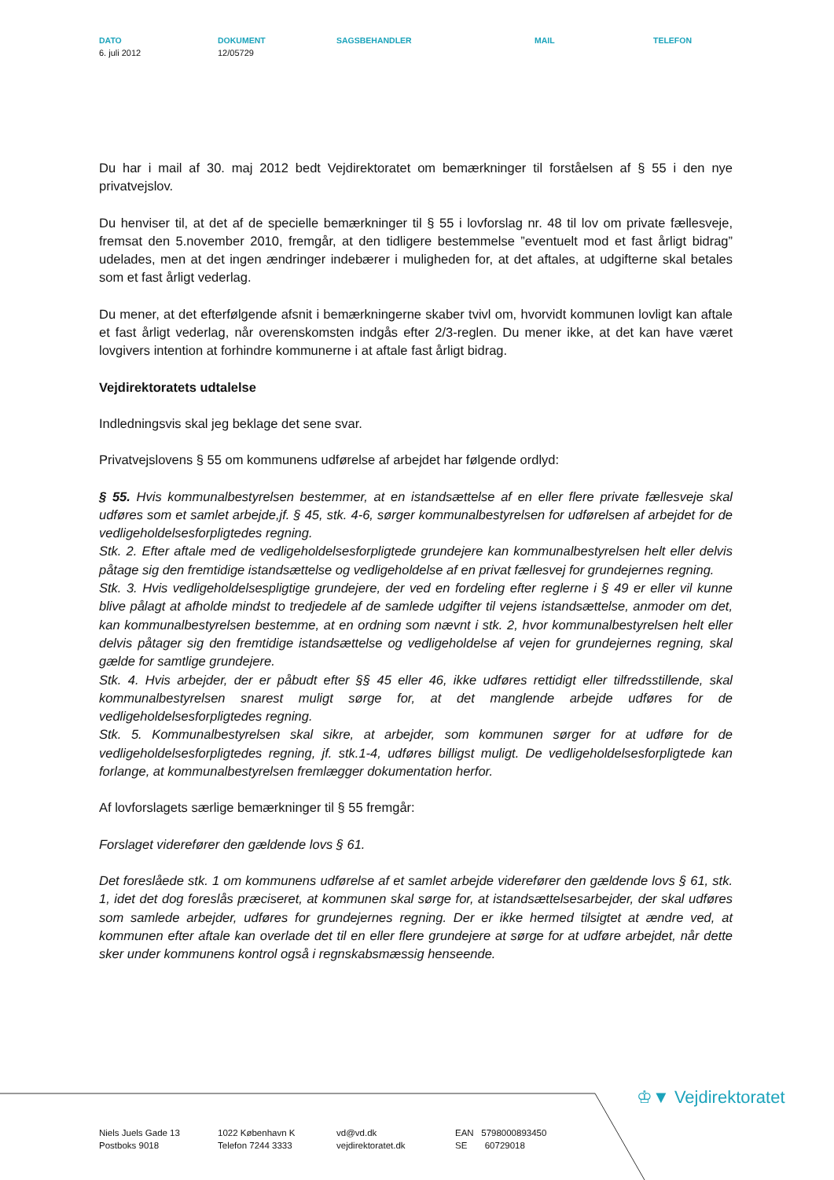DATO
6. juli 2012
DOKUMENT
12/05729
SAGSBEHANDLER MAIL TELEFON
Du har i mail af 30. maj 2012 bedt Vejdirektoratet om bemærkninger til forståelsen af § 55 i den nye privatvejslov.
Du henviser til, at det af de specielle bemærkninger til § 55 i lovforslag nr. 48 til lov om private fællesveje, fremsat den 5.november 2010, fremgår, at den tidligere bestemmelse ”eventuelt mod et fast årligt bidrag” udelades, men at det ingen ændringer indebærer i muligheden for, at det aftales, at udgifterne skal betales som et fast årligt vederlag.
Du mener, at det efterfølgende afsnit i bemærkningerne skaber tvivl om, hvorvidt kommunen lovligt kan aftale et fast årligt vederlag, når overenskomsten indgås efter 2/3-reglen. Du mener ikke, at det kan have været lovgivers intention at forhindre kommunerne i at aftale fast årligt bidrag.
Vejdirektoratets udtalelse
Indledningsvis skal jeg beklage det sene svar.
Privatvejslovens § 55 om kommunens udførelse af arbejdet har følgende ordlyd:
§ 55. Hvis kommunalbestyrelsen bestemmer, at en istandsættelse af en eller flere private fællesveje skal udføres som et samlet arbejde,jf. § 45, stk. 4-6, sørger kommunalbestyrelsen for udførelsen af arbejdet for de vedligeholdelsesforpligtedes regning.
Stk. 2. Efter aftale med de vedligeholdelsesforpligtede grundejere kan kommunalbestyrelsen helt eller delvis påtage sig den fremtidige istandsættelse og vedligeholdelse af en privat fællesvej for grundejernes regning.
Stk. 3. Hvis vedligeholdelsespligtige grundejere, der ved en fordeling efter reglerne i § 49 er eller vil kunne blive pålagt at afholde mindst to tredjedele af de samlede udgifter til vejens istandsættelse, anmoder om det, kan kommunalbestyrelsen bestemme, at en ordning som nævnt i stk. 2, hvor kommunalbestyrelsen helt eller delvis påtager sig den fremtidige istandsættelse og vedligeholdelse af vejen for grundejernes regning, skal gælde for samtlige grundejere.
Stk. 4. Hvis arbejder, der er påbudt efter §§ 45 eller 46, ikke udføres rettidigt eller tilfredsstillende, skal kommunalbestyrelsen snarest muligt sørge for, at det manglende arbejde udføres for de vedligeholdelsesforpligtedes regning.
Stk. 5. Kommunalbestyrelsen skal sikre, at arbejder, som kommunen sørger for at udføre for de vedligeholdelsesforpligtedes regning, jf. stk.1-4, udføres billigst muligt. De vedligeholdelsesforpligtede kan forlange, at kommunalbestyrelsen fremlægger dokumentation herfor.
Af lovforslagets særlige bemærkninger til § 55 fremgår:
Forslaget viderefører den gældende lovs § 61.
Det foreslåede stk. 1 om kommunens udførelse af et samlet arbejde viderefører den gældende lovs § 61, stk. 1, idet det dog foreslås præciseret, at kommunen skal sørge for, at istandsættelsesarbejder, der skal udføres som samlede arbejder, udføres for grundejernes regning. Der er ikke hermed tilsigtet at ændre ved, at kommunen efter aftale kan overlade det til en eller flere grundejere at sørge for at udføre arbejdet, når dette sker under kommunens kontrol også i regnskabsmæssig henseende.
♔▼ Vejdirektoratet
Niels Juels Gade 13
Postboks 9018
1022 København K
Telefon 7244 3333
vd@vd.dk
vejdirektoratet.dk
EAN 5798000893450
SE 60729018